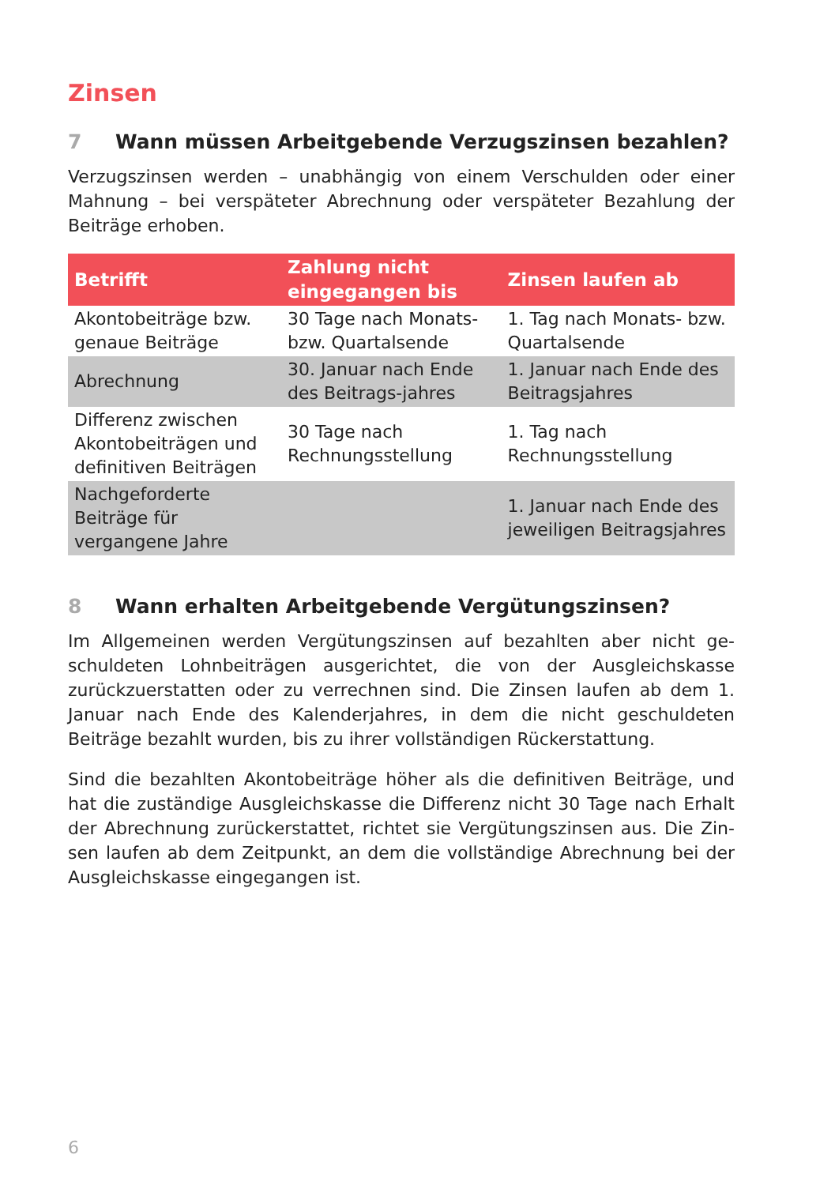Zinsen
7 Wann müssen Arbeitgebende Verzugszinsen bezahlen?
Verzugszinsen werden – unabhängig von einem Verschulden oder einer Mahnung – bei verspäteter Abrechnung oder verspäteter Bezahlung der Beiträge erhoben.
| Betrifft | Zahlung nicht eingegangen bis | Zinsen laufen ab |
| --- | --- | --- |
| Akontobeiträge bzw. genaue Beiträge | 30 Tage nach Monats- bzw. Quartalsende | 1. Tag nach Monats- bzw. Quartalsende |
| Abrechnung | 30. Januar nach Ende des Beitrags-jahres | 1. Januar nach Ende des Beitragsjahres |
| Differenz zwischen Akontobeiträgen und definitiven Beiträgen | 30 Tage nach Rechnungsstellung | 1. Tag nach Rechnungsstellung |
| Nachgeforderte Beiträge für vergangene Jahre | | 1. Januar nach Ende des jeweiligen Beitragsjahres |
8 Wann erhalten Arbeitgebende Vergütungszinsen?
Im Allgemeinen werden Vergütungszinsen auf bezahlten aber nicht ge-schuldeten Lohnbeiträgen ausgerichtet, die von der Ausgleichskasse zurückzuerstatten oder zu verrechnen sind. Die Zinsen laufen ab dem 1. Januar nach Ende des Kalenderjahres, in dem die nicht geschuldeten Beiträge bezahlt wurden, bis zu ihrer vollständigen Rückerstattung.
Sind die bezahlten Akontobeiträge höher als die definitiven Beiträge, und hat die zuständige Ausgleichskasse die Differenz nicht 30 Tage nach Erhalt der Abrechnung zurückerstattet, richtet sie Vergütungszinsen aus. Die Zin-sen laufen ab dem Zeitpunkt, an dem die vollständige Abrechnung bei der Ausgleichskasse eingegangen ist.
6